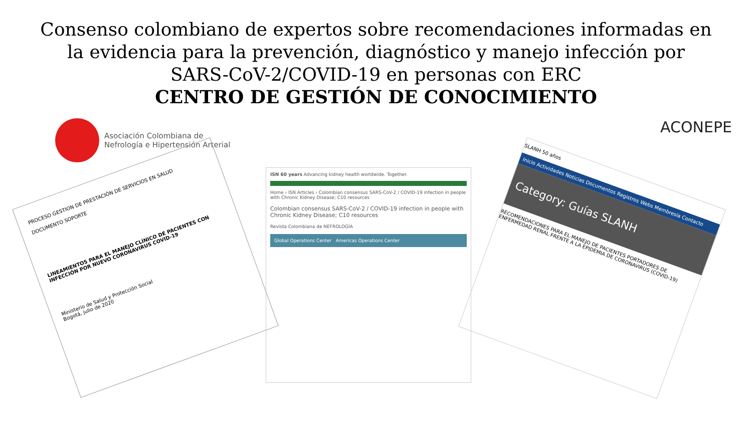Consenso colombiano de expertos sobre recomendaciones informadas en la evidencia para la prevención, diagnóstico y manejo infección por SARS-CoV-2/COVID-19 en personas con ERC
CENTRO DE GESTIÓN DE CONOCIMIENTO
Asociación Colombiana de
Nefrología e Hipertensión Arterial
ACONEPE
PROCESO GESTION DE PRESTACIÓN DE SERVICIOS EN SALUD
DOCUMENTO SOPORTE
LINEAMIENTOS PARA EL MANEJO CLÍNICO DE PACIENTES CON INFECCIÓN POR NUEVO CORONAVIRUS COVID-19
Ministerio de Salud y Protección Social
Bogotá, julio de 2020
ISN 60 years Advancing kidney health worldwide. Together.
Home › ISN Articles › Colombian consensus SARS-CoV-2 / COVID-19 infection in people with Chronic Kidney Disease; C10 resources
Colombian consensus SARS-CoV-2 / COVID-19 infection in people with Chronic Kidney Disease; C10 resources
Revista Colombiana de NEFROLOGÍA
Global Operations Center Americas Operations Center
SLANH 50 años
Inicio Actividades Noticias Documentos Registros Webs Membresía Contacto
Category: Guías SLANH
RECOMENDACIONES PARA EL MANEJO DE PACIENTES PORTADORES DE ENFERMEDAD RENAL FRENTE A LA EPIDEMIA DE CORONAVIRUS (COVID-19)